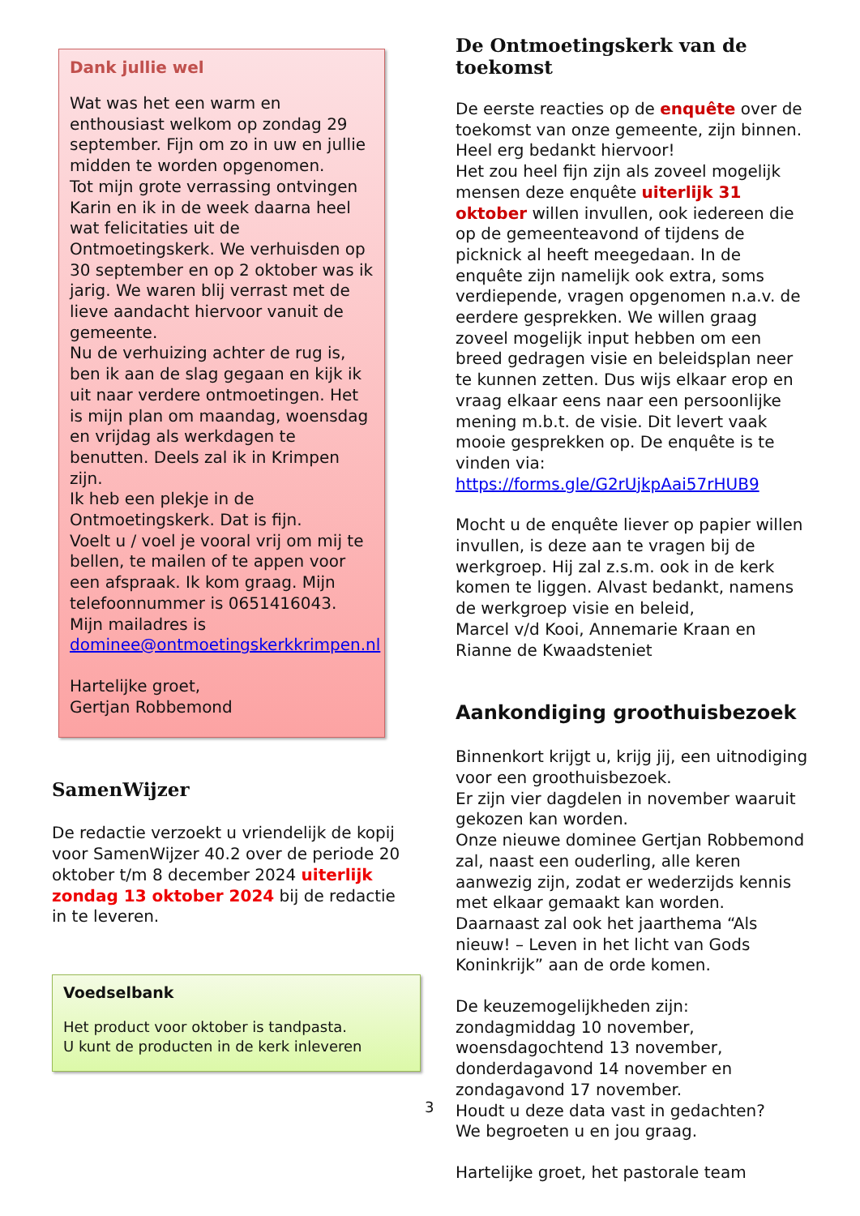Dank jullie wel
Wat was het een warm en enthousiast welkom op zondag 29 september. Fijn om zo in uw en jullie midden te worden opgenomen.
Tot mijn grote verrassing ontvingen Karin en ik in de week daarna heel wat felicitaties uit de Ontmoetingskerk. We verhuisden op 30 september en op 2 oktober was ik jarig. We waren blij verrast met de lieve aandacht hiervoor vanuit de gemeente.
Nu de verhuizing achter de rug is, ben ik aan de slag gegaan en kijk ik uit naar verdere ontmoetingen. Het is mijn plan om maandag, woensdag en vrijdag als werkdagen te benutten. Deels zal ik in Krimpen zijn.
Ik heb een plekje in de Ontmoetingskerk. Dat is fijn.
Voelt u / voel je vooral vrij om mij te bellen, te mailen of te appen voor een afspraak. Ik kom graag. Mijn telefoonnummer is 0651416043. Mijn mailadres is dominee@ontmoetingskerkkrimpen.nl
Hartelijke groet,
Gertjan Robbemond
SamenWijzer
De redactie verzoekt u vriendelijk de kopij voor SamenWijzer 40.2 over de periode 20 oktober t/m 8 december 2024 uiterlijk zondag 13 oktober 2024 bij de redactie in te leveren.
Voedselbank
Het product voor oktober is tandpasta.
U kunt de producten in de kerk inleveren
De Ontmoetingskerk van de toekomst
De eerste reacties op de enquête over de toekomst van onze gemeente, zijn binnen. Heel erg bedankt hiervoor!
Het zou heel fijn zijn als zoveel mogelijk mensen deze enquête uiterlijk 31 oktober willen invullen, ook iedereen die op de gemeenteavond of tijdens de picknick al heeft meegedaan. In de enquête zijn namelijk ook extra, soms verdiepende, vragen opgenomen n.a.v. de eerdere gesprekken. We willen graag zoveel mogelijk input hebben om een breed gedragen visie en beleidsplan neer te kunnen zetten. Dus wijs elkaar erop en vraag elkaar eens naar een persoonlijke mening m.b.t. de visie. Dit levert vaak mooie gesprekken op. De enquête is te vinden via: https://forms.gle/G2rUjkpAai57rHUB9
Mocht u de enquête liever op papier willen invullen, is deze aan te vragen bij de werkgroep. Hij zal z.s.m. ook in de kerk komen te liggen. Alvast bedankt, namens de werkgroep visie en beleid,
Marcel v/d Kooi, Annemarie Kraan en Rianne de Kwaadsteniet
Aankondiging groothuisbezoek
Binnenkort krijgt u, krijg jij, een uitnodiging voor een groothuisbezoek.
Er zijn vier dagdelen in november waaruit gekozen kan worden.
Onze nieuwe dominee Gertjan Robbemond zal, naast een ouderling, alle keren aanwezig zijn, zodat er wederzijds kennis met elkaar gemaakt kan worden. Daarnaast zal ook het jaarthema “Als nieuw! – Leven in het licht van Gods Koninkrijk” aan de orde komen.
De keuzemogelijkheden zijn: zondagmiddag 10 november, woensdagochtend 13 november, donderdagavond 14 november en zondagavond 17 november.
Houdt u deze data vast in gedachten?
We begroeten u en jou graag.
Hartelijke groet, het pastorale team
3